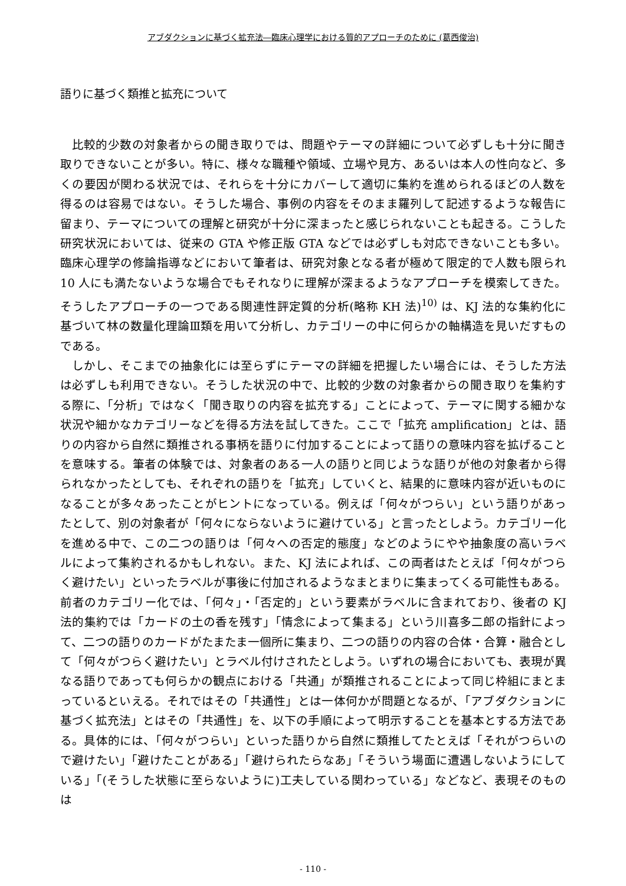アブダクションに基づく拡充法―臨床心理学における質的アプローチのために (葛西俊治)
語りに基づく類推と拡充について
比較的少数の対象者からの聞き取りでは、問題やテーマの詳細について必ずしも十分に聞き取りできないことが多い。特に、様々な職種や領域、立場や見方、あるいは本人の性向など、多くの要因が関わる状況では、それらを十分にカバーして適切に集約を進められるほどの人数を得るのは容易ではない。そうした場合、事例の内容をそのまま羅列して記述するような報告に留まり、テーマについての理解と研究が十分に深まったと感じられないことも起きる。こうした研究状況においては、従来の GTA や修正版 GTA などでは必ずしも対応できないことも多い。臨床心理学の修論指導などにおいて筆者は、研究対象となる者が極めて限定的で人数も限られ 10 人にも満たないような場合でもそれなりに理解が深まるようなアプローチを模索してきた。そうしたアプローチの一つである関連性評定質的分析(略称 KH 法)<sup>10)</sup> は、KJ 法的な集約化に基づいて林の数量化理論Ⅲ類を用いて分析し、カテゴリーの中に何らかの軸構造を見いだすものである。
しかし、そこまでの抽象化には至らずにテーマの詳細を把握したい場合には、そうした方法は必ずしも利用できない。そうした状況の中で、比較的少数の対象者からの聞き取りを集約する際に、「分析」ではなく「聞き取りの内容を拡充する」ことによって、テーマに関する細かな状況や細かなカテゴリーなどを得る方法を試してきた。ここで「拡充 amplification」とは、語りの内容から自然に類推される事柄を語りに付加することによって語りの意味内容を拡げることを意味する。筆者の体験では、対象者のある一人の語りと同じような語りが他の対象者から得られなかったとしても、それぞれの語りを「拡充」していくと、結果的に意味内容が近いものになることが多々あったことがヒントになっている。例えば「何々がつらい」という語りがあったとして、別の対象者が「何々にならないように避けている」と言ったとしよう。カテゴリー化を進める中で、この二つの語りは「何々への否定的態度」などのようにやや抽象度の高いラベルによって集約されるかもしれない。また、KJ 法によれば、この両者はたとえば「何々がつらく避けたい」といったラベルが事後に付加されるようなまとまりに集まってくる可能性もある。前者のカテゴリー化では、「何々」・「否定的」という要素がラベルに含まれており、後者の KJ 法的集約では「カードの土の香を残す」「情念によって集まる」という川喜多二郎の指針によって、二つの語りのカードがたまたま一個所に集まり、二つの語りの内容の合体・合算・融合として「何々がつらく避けたい」とラベル付けされたとしよう。いずれの場合においても、表現が異なる語りであっても何らかの観点における「共通」が類推されることによって同じ枠組にまとまっているといえる。それではその「共通性」とは一体何かが問題となるが、「アブダクションに基づく拡充法」とはその「共通性」を、以下の手順によって明示することを基本とする方法である。具体的には、「何々がつらい」といった語りから自然に類推してたとえば「それがつらいので避けたい」「避けたことがある」「避けられたらなあ」「そういう場面に遭遇しないようにしている」「(そうした状態に至らないように)工夫している関わっている」などなど、表現そのものは
- 110 -